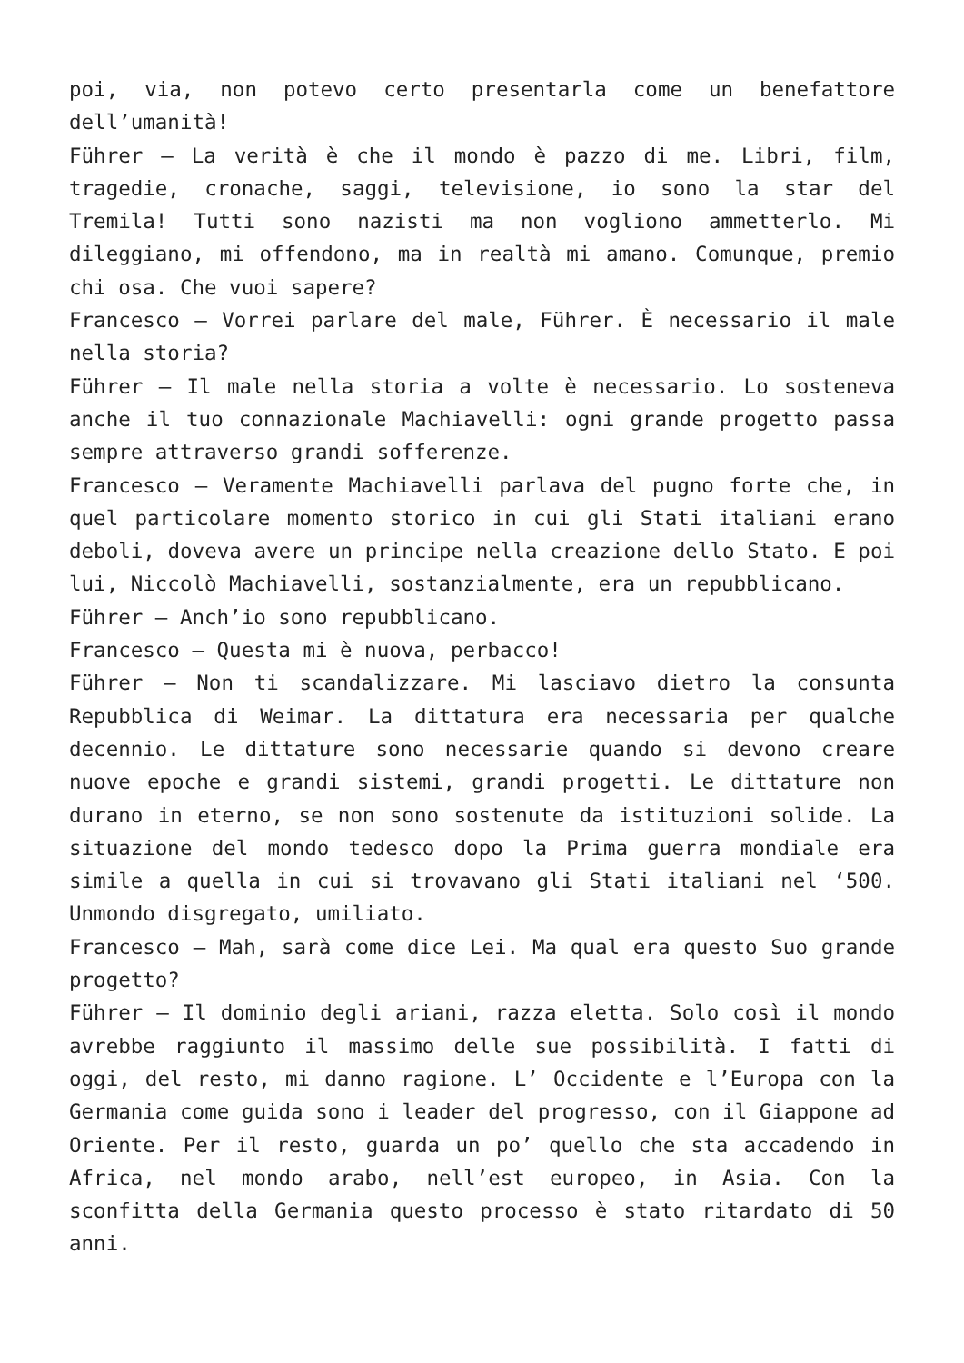poi, via, non potevo certo presentarla come un benefattore dell’umanità!
Führer – La verità è che il mondo è pazzo di me. Libri, film, tragedie, cronache, saggi, televisione, io sono la star del Tremila! Tutti sono nazisti ma non vogliono ammetterlo. Mi dileggiano, mi offendono, ma in realtà mi amano. Comunque, premio chi osa. Che vuoi sapere?
Francesco – Vorrei parlare del male, Führer. È necessario il male nella storia?
Führer – Il male nella storia a volte è necessario. Lo sosteneva anche il tuo connazionale Machiavelli: ogni grande progetto passa sempre attraverso grandi sofferenze.
Francesco – Veramente Machiavelli parlava del pugno forte che, in quel particolare momento storico in cui gli Stati italiani erano deboli, doveva avere un principe nella creazione dello Stato. E poi lui, Niccolò Machiavelli, sostanzialmente, era un repubblicano.
Führer – Anch’io sono repubblicano.
Francesco – Questa mi è nuova, perbacco!
Führer – Non ti scandalizzare. Mi lasciavo dietro la consunta Repubblica di Weimar. La dittatura era necessaria per qualche decennio. Le dittature sono necessarie quando si devono creare nuove epoche e grandi sistemi, grandi progetti. Le dittature non durano in eterno, se non sono sostenute da istituzioni solide. La situazione del mondo tedesco dopo la Prima guerra mondiale era simile a quella in cui si trovavano gli Stati italiani nel ‘500. Unmondo disgregato, umiliato.
Francesco – Mah, sarà come dice Lei. Ma qual era questo Suo grande progetto?
Führer – Il dominio degli ariani, razza eletta. Solo così il mondo avrebbe raggiunto il massimo delle sue possibilità. I fatti di oggi, del resto, mi danno ragione. L’ Occidente e l’Europa con la Germania come guida sono i leader del progresso, con il Giappone ad Oriente. Per il resto, guarda un po’ quello che sta accadendo in Africa, nel mondo arabo, nell’est europeo, in Asia. Con la sconfitta della Germania questo processo è stato ritardato di 50 anni.